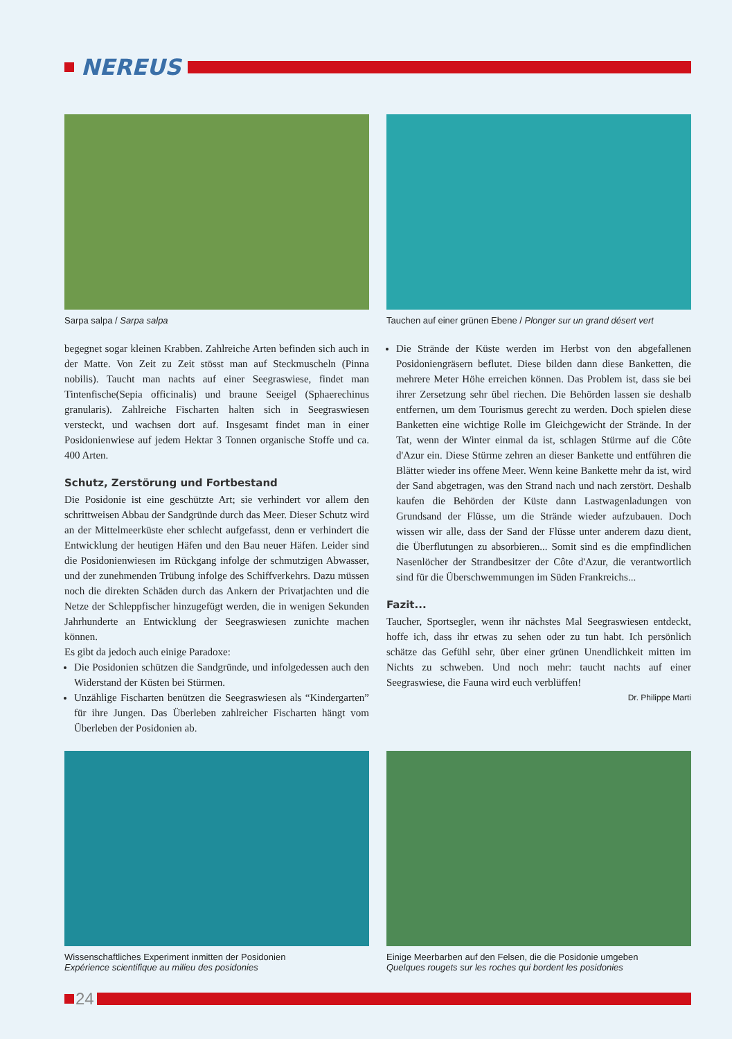NEREUS
Sarpa salpa / Sarpa salpa
Tauchen auf einer grünen Ebene / Plonger sur un grand désert vert
begegnet sogar kleinen Krabben. Zahlreiche Arten befinden sich auch in der Matte. Von Zeit zu Zeit stösst man auf Steckmuscheln (Pinna nobilis). Taucht man nachts auf einer Seegraswiese, findet man Tintenfische(Sepia officinalis) und braune Seeigel (Sphaerechinus granularis). Zahlreiche Fischarten halten sich in Seegraswiesen versteckt, und wachsen dort auf. Insgesamt findet man in einer Posidonienwiese auf jedem Hektar 3 Tonnen organische Stoffe und ca. 400 Arten.
Schutz, Zerstörung und Fortbestand
Die Posidonie ist eine geschützte Art; sie verhindert vor allem den schrittweisen Abbau der Sandgründe durch das Meer. Dieser Schutz wird an der Mittelmeerküste eher schlecht aufgefasst, denn er verhindert die Entwicklung der heutigen Häfen und den Bau neuer Häfen. Leider sind die Posidonienwiesen im Rückgang infolge der schmutzigen Abwasser, und der zunehmenden Trübung infolge des Schiffverkehrs. Dazu müssen noch die direkten Schäden durch das Ankern der Privatjachten und die Netze der Schleppfischer hinzugefügt werden, die in wenigen Sekunden Jahrhunderte an Entwicklung der Seegraswiesen zunichte machen können.
Es gibt da jedoch auch einige Paradoxe:
Die Posidonien schützen die Sandgründe, und infolgedessen auch den Widerstand der Küsten bei Stürmen.
Unzählige Fischarten benützen die Seegraswiesen als “Kindergarten” für ihre Jungen. Das Überleben zahlreicher Fischarten hängt vom Überleben der Posidonien ab.
Die Strände der Küste werden im Herbst von den abgefallenen Posidoniengräsern beflutet. Diese bilden dann diese Banketten, die mehrere Meter Höhe erreichen können. Das Problem ist, dass sie bei ihrer Zersetzung sehr übel riechen. Die Behörden lassen sie deshalb entfernen, um dem Tourismus gerecht zu werden. Doch spielen diese Banketten eine wichtige Rolle im Gleichgewicht der Strände. In der Tat, wenn der Winter einmal da ist, schlagen Stürme auf die Côte d'Azur ein. Diese Stürme zehren an dieser Bankette und entführen die Blätter wieder ins offene Meer. Wenn keine Bankette mehr da ist, wird der Sand abgetragen, was den Strand nach und nach zerstört. Deshalb kaufen die Behörden der Küste dann Lastwagenladungen von Grundsand der Flüsse, um die Strände wieder aufzubauen. Doch wissen wir alle, dass der Sand der Flüsse unter anderem dazu dient, die Überflutungen zu absorbieren... Somit sind es die empfindlichen Nasenlöcher der Strandbesitzer der Côte d'Azur, die verantwortlich sind für die Überschwemmungen im Süden Frankreichs...
Fazit...
Taucher, Sportsegler, wenn ihr nächstes Mal Seegraswiesen entdeckt, hoffe ich, dass ihr etwas zu sehen oder zu tun habt. Ich persönlich schätze das Gefühl sehr, über einer grünen Unendlichkeit mitten im Nichts zu schweben. Und noch mehr: taucht nachts auf einer Seegraswiese, die Fauna wird euch verblüffen!
Dr. Philippe Marti
Wissenschaftliches Experiment inmitten der Posidonien
Expérience scientifique au milieu des posidonies
Einige Meerbarben auf den Felsen, die die Posidonie umgeben
Quelques rougets sur les roches qui bordent les posidonies
24